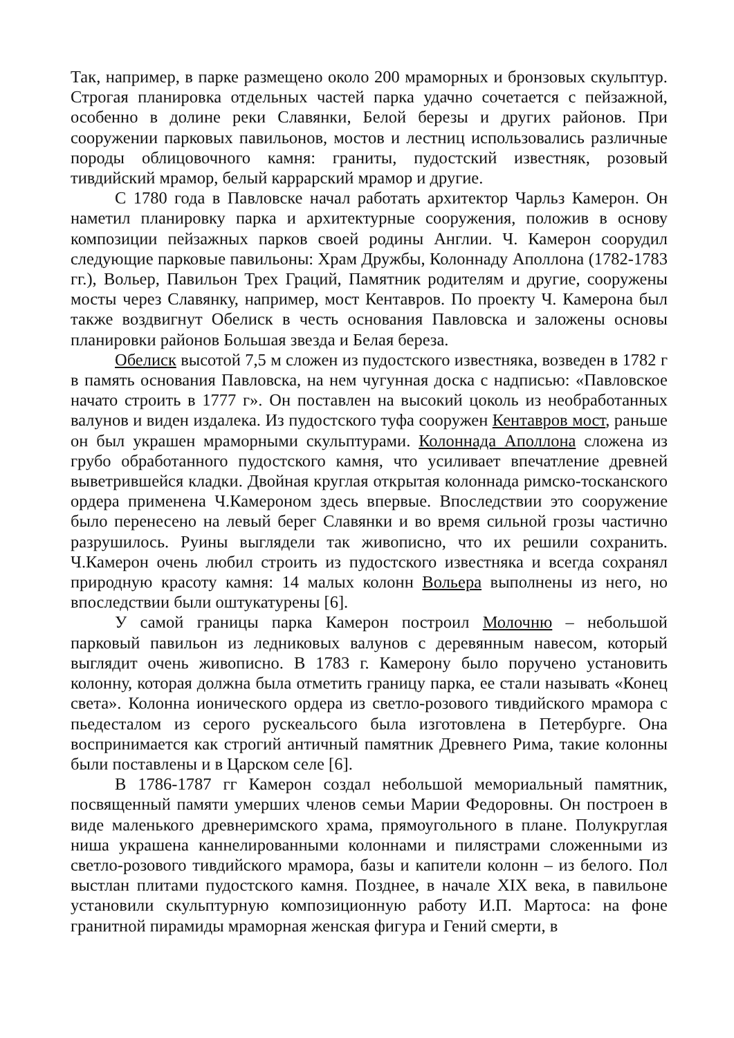Так, например, в парке размещено около 200 мраморных и бронзовых скульптур. Строгая планировка отдельных частей парка удачно сочетается с пейзажной, особенно в долине реки Славянки, Белой березы и других районов. При сооружении парковых павильонов, мостов и лестниц использовались различные породы облицовочного камня: граниты, пудостский известняк, розовый тивдийский мрамор, белый каррарский мрамор и другие.
С 1780 года в Павловске начал работать архитектор Чарльз Камерон. Он наметил планировку парка и архитектурные сооружения, положив в основу композиции пейзажных парков своей родины Англии. Ч. Камерон соорудил следующие парковые павильоны: Храм Дружбы, Колоннаду Аполлона (1782-1783 гг.), Вольер, Павильон Трех Граций, Памятник родителям и другие, сооружены мосты через Славянку, например, мост Кентавров. По проекту Ч. Камерона был также воздвигнут Обелиск в честь основания Павловска и заложены основы планировки районов Большая звезда и Белая береза.
Обелиск высотой 7,5 м сложен из пудостского известняка, возведен в 1782 г в память основания Павловска, на нем чугунная доска с надписью: «Павловское начато строить в 1777 г». Он поставлен на высокий цоколь из необработанных валунов и виден издалека. Из пудостского туфа сооружен Кентавров мост, раньше он был украшен мраморными скульптурами. Колоннада Аполлона сложена из грубо обработанного пудостского камня, что усиливает впечатление древней выветрившейся кладки. Двойная круглая открытая колоннада римско-тосканского ордера применена Ч.Камероном здесь впервые. Впоследствии это сооружение было перенесено на левый берег Славянки и во время сильной грозы частично разрушилось. Руины выглядели так живописно, что их решили сохранить. Ч.Камерон очень любил строить из пудостского известняка и всегда сохранял природную красоту камня: 14 малых колонн Вольера выполнены из него, но впоследствии были оштукатурены [6].
У самой границы парка Камерон построил Молочню – небольшой парковый павильон из ледниковых валунов с деревянным навесом, который выглядит очень живописно. В 1783 г. Камерону было поручено установить колонну, которая должна была отметить границу парка, ее стали называть «Конец света». Колонна ионического ордера из светло-розового тивдийского мрамора с пьедесталом из серого рускеальсого была изготовлена в Петербурге. Она воспринимается как строгий античный памятник Древнего Рима, такие колонны были поставлены и в Царском селе [6].
В 1786-1787 гг Камерон создал небольшой мемориальный памятник, посвященный памяти умерших членов семьи Марии Федоровны. Он построен в виде маленького древнеримского храма, прямоугольного в плане. Полукруглая ниша украшена каннелированными колоннами и пилястрами сложенными из светло-розового тивдийского мрамора, базы и капители колонн – из белого. Пол выстлан плитами пудостского камня. Позднее, в начале XIX века, в павильоне установили скульптурную композиционную работу И.П. Мартоса: на фоне гранитной пирамиды мраморная женская фигура и Гений смерти, в